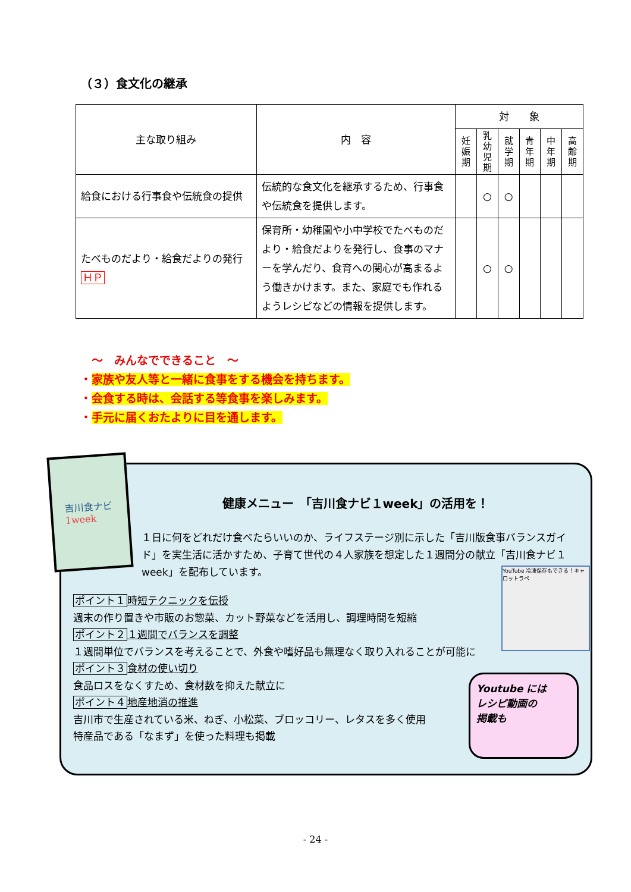（３）食文化の継承
| 主な取り組み | 内 容 | 対 象 | | | | | |
| --- | --- | --- | --- | --- | --- | --- | --- |
| | | 妊娠期 | 乳幼児期 | 就学期 | 青年期 | 中年期 | 高齢期 |
| 給食における行事食や伝統食の提供 | 伝統的な食文化を継承するため、行事食や伝統食を提供します。 | | ○ | ○ | | | |
| たべものだより・給食だよりの発行 ＨＰ | 保育所・幼稚園や小中学校でたべものだより・給食だよりを発行し、食事のマナーを学んだり、食育への関心が高まるよう働きかけます。また、家庭でも作れるようレシピなどの情報を提供します。 | | ○ | ○ | | | |
　～　みんなでできること　～
・家族や友人等と一緒に食事をする機会を持ちます。
・会食する時は、会話する等食事を楽しみます。
・手元に届くおたよりに目を通します。
健康メニュー　「吉川食ナビ１week」の活用を！
１日に何をどれだけ食べたらいいのか、ライフステージ別に示した「吉川版食事バランスガイド」を実生活に活かすため、子育て世代の４人家族を想定した１週間分の献立「吉川食ナビ１week」を配布しています。
ポイント１ 時短テクニックを伝授
週末の作り置きや市販のお惣菜、カット野菜などを活用し、調理時間を短縮
ポイント２１週間でバランスを調整
１週間単位でバランスを考えることで、外食や嗜好品も無理なく取り入れることが可能に
ポイント３ 食材の使い切り
食品ロスをなくすため、食材数を抑えた献立に
ポイント４ 地産地消の推進
吉川市で生産されている米、ねぎ、小松菜、ブロッコリー、レタスを多く使用
特産品である「なまず」を使った料理も掲載
YouTube 冷凍保存もできる！キャロットラペ
Youtube には
レシピ動画の
掲載も
吉川食ナビ
1week
- 24 -